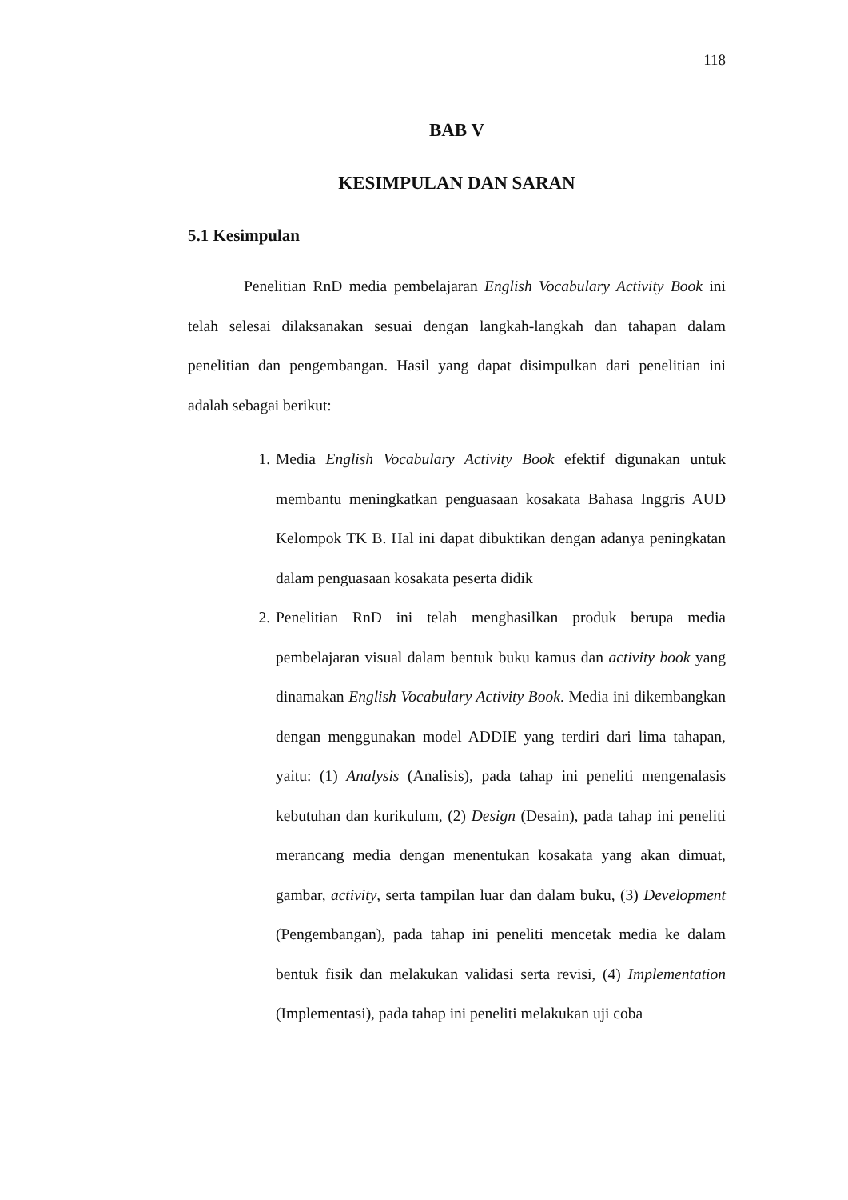118
BAB V
KESIMPULAN DAN SARAN
5.1 Kesimpulan
Penelitian RnD media pembelajaran English Vocabulary Activity Book ini telah selesai dilaksanakan sesuai dengan langkah-langkah dan tahapan dalam penelitian dan pengembangan. Hasil yang dapat disimpulkan dari penelitian ini adalah sebagai berikut:
1. Media English Vocabulary Activity Book efektif digunakan untuk membantu meningkatkan penguasaan kosakata Bahasa Inggris AUD Kelompok TK B. Hal ini dapat dibuktikan dengan adanya peningkatan dalam penguasaan kosakata peserta didik
2. Penelitian RnD ini telah menghasilkan produk berupa media pembelajaran visual dalam bentuk buku kamus dan activity book yang dinamakan English Vocabulary Activity Book. Media ini dikembangkan dengan menggunakan model ADDIE yang terdiri dari lima tahapan, yaitu: (1) Analysis (Analisis), pada tahap ini peneliti mengenalasis kebutuhan dan kurikulum, (2) Design (Desain), pada tahap ini peneliti merancang media dengan menentukan kosakata yang akan dimuat, gambar, activity, serta tampilan luar dan dalam buku, (3) Development (Pengembangan), pada tahap ini peneliti mencetak media ke dalam bentuk fisik dan melakukan validasi serta revisi, (4) Implementation (Implementasi), pada tahap ini peneliti melakukan uji coba